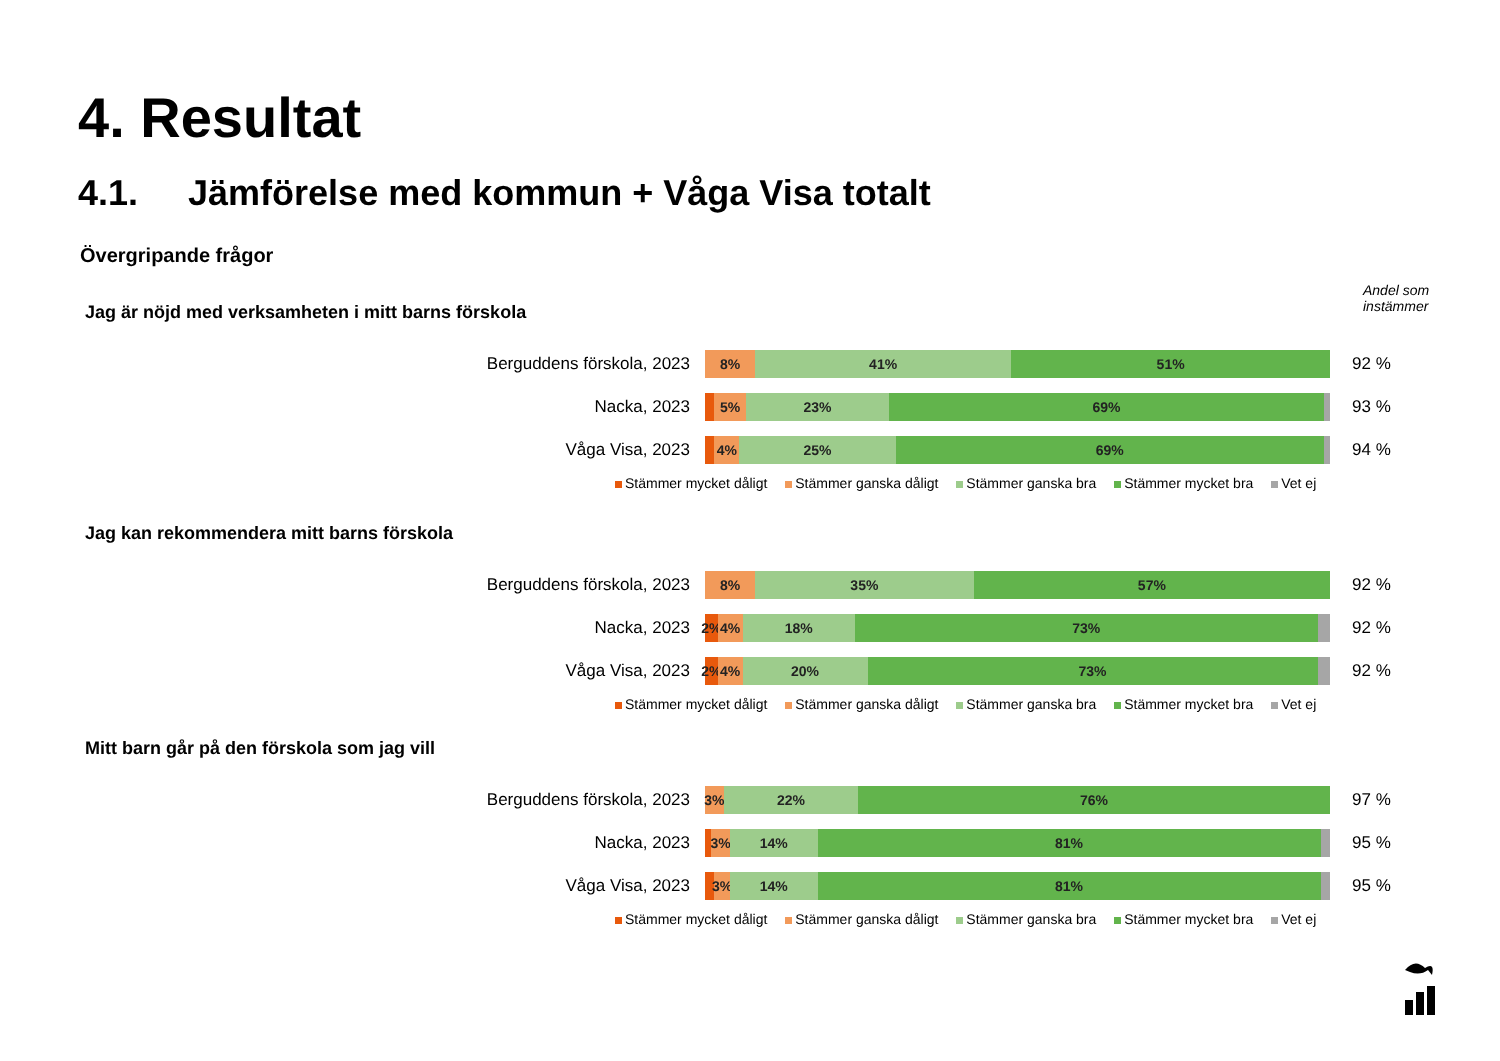4. Resultat
4.1. Jämförelse med kommun + Våga Visa totalt
Övergripande frågor
Andel som
instämmer
Jag är nöjd med verksamheten i mitt barns förskola
Berguddens förskola, 2023
8% 41% 51%
92 %
Nacka, 2023
5% 23% 69%
93 %
Våga Visa, 2023
4% 25% 69%
94 %
Stämmer mycket dåligt Stämmer ganska dåligt Stämmer ganska bra Stämmer mycket bra Vet ej
Jag kan rekommendera mitt barns förskola
Berguddens förskola, 2023
8% 35% 57%
92 %
Nacka, 2023
2% 4% 18% 73%
92 %
Våga Visa, 2023
2% 4% 20% 73%
92 %
Stämmer mycket dåligt Stämmer ganska dåligt Stämmer ganska bra Stämmer mycket bra Vet ej
Mitt barn går på den förskola som jag vill
Berguddens förskola, 2023
3% 22% 76%
97 %
Nacka, 2023
3% 14% 81%
95 %
Våga Visa, 2023
3% 14% 81%
95 %
Stämmer mycket dåligt Stämmer ganska dåligt Stämmer ganska bra Stämmer mycket bra Vet ej